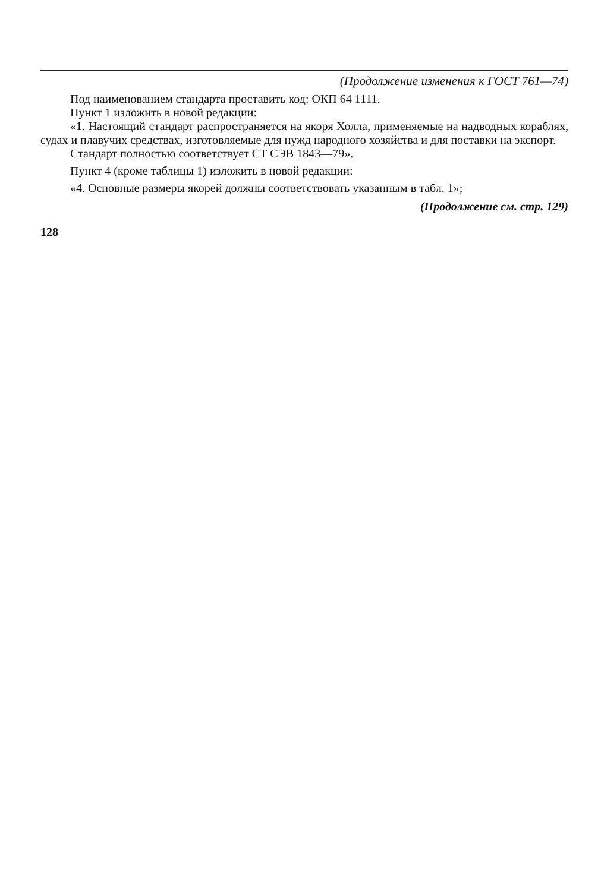(Продолжение изменения к ГОСТ 761—74)
Под наименованием стандарта проставить код: ОКП 64 1111.
Пункт 1 изложить в новой редакции:
«1. Настоящий стандарт распространяется на якоря Холла, применяемые на надводных кораблях, судах и плавучих средствах, изготовляемые для нужд народного хозяйства и для поставки на экспорт.
Стандарт полностью соответствует СТ СЭВ 1843—79».
Пункт 4 (кроме таблицы 1) изложить в новой редакции:
«4. Основные размеры якорей должны соответствовать указанным в табл. 1»;
(Продолжение см. стр. 129)
128